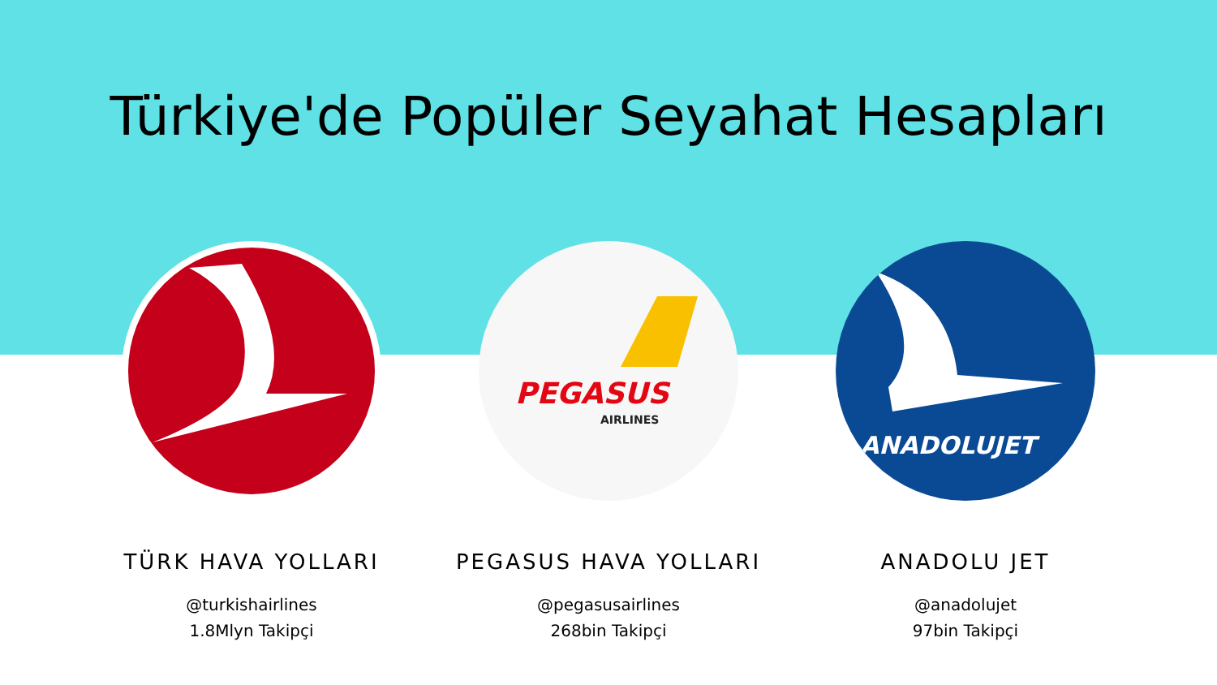Türkiye'de Popüler Seyahat Hesapları
TÜRK HAVA YOLLARI
@turkishairlines
1.8Mlyn Takipçi
PEGASUS
AIRLINES
PEGASUS HAVA YOLLARI
@pegasusairlines
268bin Takipçi
ANADOLUJET
ANADOLU JET
@anadolujet
97bin Takipçi